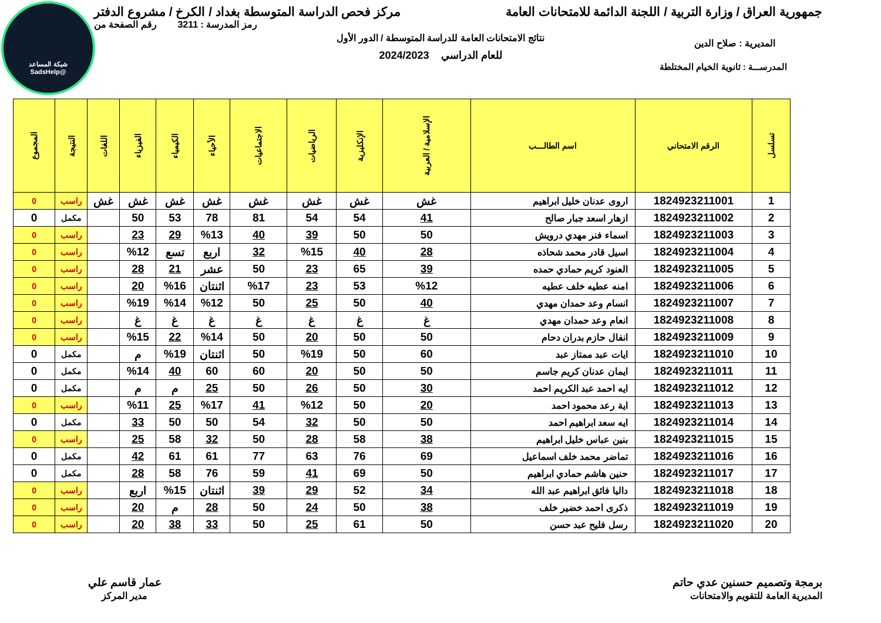شبكة المساعد
@SadsHelp
جمهورية العراق / وزارة التربية / اللجنة الدائمة للامتحانات العامة
مركز فحص الدراسة المتوسطة بغداد / الكرخ / مشروع الدفتر
رمز المدرسة : 3211 رقم الصفحة من
نتائج الامتحانات العامة للدراسة المتوسطة / الدور الأول
المديرية : صلاح الدين
للعام الدراسي 2024/2023
المدرســـة : ثانوية الخيام المختلطة
| تسلسل | الرقم الامتحاني | اسم الطالـــب | الإسلامية / العربية | الإنكليزية | الرياضيات | الاجتماعيات | الأحياء | الكيمياء | الفيزياء | اللغات | النتيجة | المجموع |
| --- | --- | --- | --- | --- | --- | --- | --- | --- | --- | --- | --- | --- |
| 1 | 1824923211001 | اروى عدنان خليل ابراهيم | غش | غش | غش | غش | غش | غش | غش | غش | راسب | 0 |
| 2 | 1824923211002 | ازهار اسعد جبار صالح | 41 | 54 | 54 | 81 | 78 | 53 | 50 | | مكمل | 0 |
| 3 | 1824923211003 | اسماء فنر مهدي درويش | 50 | 50 | 39 | 40 | %13 | 29 | 23 | | راسب | 0 |
| 4 | 1824923211004 | اسيل قادر محمد شحاذه | 28 | 40 | %15 | 32 | اربع | تسع | %12 | | راسب | 0 |
| 5 | 1824923211005 | العنود كريم حمادي حمده | 39 | 65 | 23 | 50 | عشر | 21 | 28 | | راسب | 0 |
| 6 | 1824923211006 | امنه عطيه خلف عطيه | %12 | 53 | 23 | %17 | اثنتان | %16 | 20 | | راسب | 0 |
| 7 | 1824923211007 | انسام وعد حمدان مهدي | 40 | 50 | 25 | 50 | %12 | %14 | %19 | | راسب | 0 |
| 8 | 1824923211008 | انعام وعد حمدان مهدي | غ | غ | غ | غ | غ | غ | غ | | راسب | 0 |
| 9 | 1824923211009 | انفال حازم بدران دحام | 50 | 50 | 20 | 50 | %14 | 22 | %15 | | راسب | 0 |
| 10 | 1824923211010 | ايات عبد ممتاز عبد | 60 | 50 | %19 | 50 | اثنتان | %19 | م | | مكمل | 0 |
| 11 | 1824923211011 | ايمان عدنان كريم جاسم | 50 | 50 | 20 | 60 | 60 | 40 | %14 | | مكمل | 0 |
| 12 | 1824923211012 | ايه احمد عبد الكريم احمد | 30 | 50 | 26 | 50 | 25 | م | م | | مكمل | 0 |
| 13 | 1824923211013 | اية رعد محمود احمد | 20 | 50 | %12 | 41 | %17 | 25 | %11 | | راسب | 0 |
| 14 | 1824923211014 | ايه سعد ابراهيم احمد | 50 | 50 | 32 | 54 | 50 | 50 | 33 | | مكمل | 0 |
| 15 | 1824923211015 | بنين عباس خليل ابراهيم | 38 | 58 | 28 | 50 | 32 | 58 | 25 | | راسب | 0 |
| 16 | 1824923211016 | تماضر محمد خلف اسماعيل | 69 | 76 | 63 | 77 | 61 | 61 | 42 | | مكمل | 0 |
| 17 | 1824923211017 | حنين هاشم حمادي ابراهيم | 50 | 69 | 41 | 59 | 76 | 58 | 28 | | مكمل | 0 |
| 18 | 1824923211018 | داليا فائق ابراهيم عبد الله | 34 | 52 | 29 | 39 | اثنتان | %15 | اربع | | راسب | 0 |
| 19 | 1824923211019 | ذكرى احمد خضير خلف | 38 | 50 | 24 | 50 | 28 | م | 20 | | راسب | 0 |
| 20 | 1824923211020 | رسل فليح عبد حسن | 50 | 61 | 25 | 50 | 33 | 38 | 20 | | راسب | 0 |
برمجة وتصميم حسنين عدي حاتم
المديرية العامة للتقويم والامتحانات
عمار قاسم علي
مدير المركز